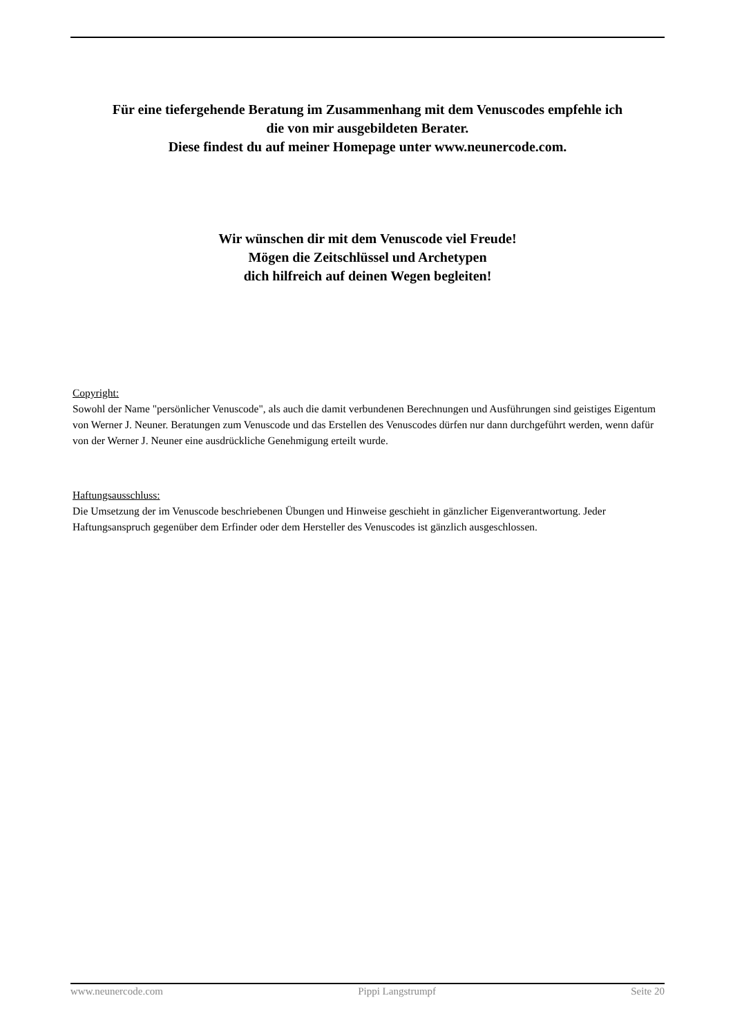Für eine tiefergehende Beratung im Zusammenhang mit dem Venuscodes empfehle ich
die von mir ausgebildeten Berater.
Diese findest du auf meiner Homepage unter www.neunercode.com.
Wir wünschen dir mit dem Venuscode viel Freude!
Mögen die Zeitschlüssel und Archetypen
dich hilfreich auf deinen Wegen begleiten!
Copyright:
Sowohl der Name "persönlicher Venuscode", als auch die damit verbundenen Berechnungen und Ausführungen sind geistiges Eigentum von Werner J. Neuner. Beratungen zum Venuscode und das Erstellen des Venuscodes dürfen nur dann durchgeführt werden, wenn dafür von der Werner J. Neuner eine ausdrückliche Genehmigung erteilt wurde.
Haftungsausschluss:
Die Umsetzung der im Venuscode beschriebenen Übungen und Hinweise geschieht in gänzlicher Eigenverantwortung. Jeder Haftungsanspruch gegenüber dem Erfinder oder dem Hersteller des Venuscodes ist gänzlich ausgeschlossen.
www.neunercode.com Pippi Langstrumpf Seite 20